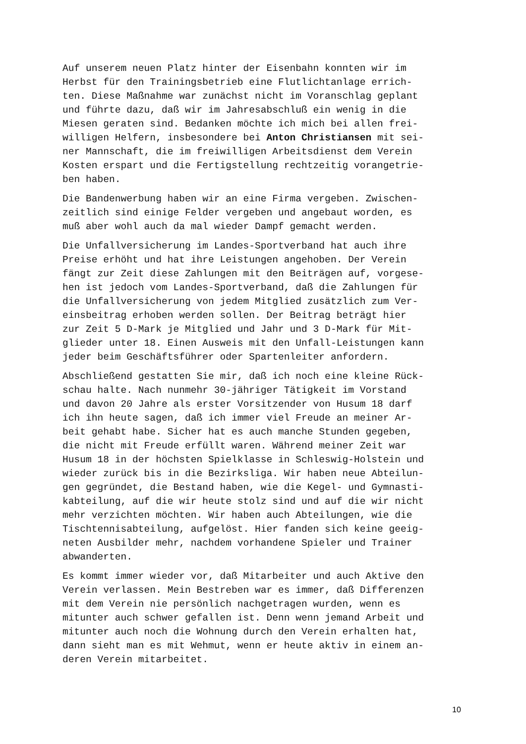Auf unserem neuen Platz hinter der Eisenbahn konnten wir im Herbst für den Trainingsbetrieb eine Flutlichtanlage errich- ten. Diese Maßnahme war zunächst nicht im Voranschlag geplant und führte dazu, daß wir im Jahresabschluß ein wenig in die Miesen geraten sind. Bedanken möchte ich mich bei allen frei- willigen Helfern, insbesondere bei Anton Christiansen mit sei- ner Mannschaft, die im freiwilligen Arbeitsdienst dem Verein Kosten erspart und die Fertigstellung rechtzeitig vorangetrie- ben haben.
Die Bandenwerbung haben wir an eine Firma vergeben. Zwischen- zeitlich sind einige Felder vergeben und angebaut worden, es muß aber wohl auch da mal wieder Dampf gemacht werden.
Die Unfallversicherung im Landes-Sportverband hat auch ihre Preise erhöht und hat ihre Leistungen angehoben. Der Verein fängt zur Zeit diese Zahlungen mit den Beiträgen auf, vorgese- hen ist jedoch vom Landes-Sportverband, daß die Zahlungen für die Unfallversicherung von jedem Mitglied zusätzlich zum Ver- einsbeitrag erhoben werden sollen. Der Beitrag beträgt hier zur Zeit 5 D-Mark je Mitglied und Jahr und 3 D-Mark für Mit- glieder unter 18. Einen Ausweis mit den Unfall-Leistungen kann jeder beim Geschäftsführer oder Spartenleiter anfordern.
Abschließend gestatten Sie mir, daß ich noch eine kleine Rück- schau halte. Nach nunmehr 30-jähriger Tätigkeit im Vorstand und davon 20 Jahre als erster Vorsitzender von Husum 18 darf ich ihn heute sagen, daß ich immer viel Freude an meiner Ar- beit gehabt habe. Sicher hat es auch manche Stunden gegeben, die nicht mit Freude erfüllt waren. Während meiner Zeit war Husum 18 in der höchsten Spielklasse in Schleswig-Holstein und wieder zurück bis in die Bezirksliga. Wir haben neue Abteilun- gen gegründet, die Bestand haben, wie die Kegel- und Gymnasti- kabteilung, auf die wir heute stolz sind und auf die wir nicht mehr verzichten möchten. Wir haben auch Abteilungen, wie die Tischtennisabteilung, aufgelöst. Hier fanden sich keine geeig- neten Ausbilder mehr, nachdem vorhandene Spieler und Trainer abwanderten.
Es kommt immer wieder vor, daß Mitarbeiter und auch Aktive den Verein verlassen. Mein Bestreben war es immer, daß Differenzen mit dem Verein nie persönlich nachgetragen wurden, wenn es mitunter auch schwer gefallen ist. Denn wenn jemand Arbeit und mitunter auch noch die Wohnung durch den Verein erhalten hat, dann sieht man es mit Wehmut, wenn er heute aktiv in einem an- deren Verein mitarbeitet.
10